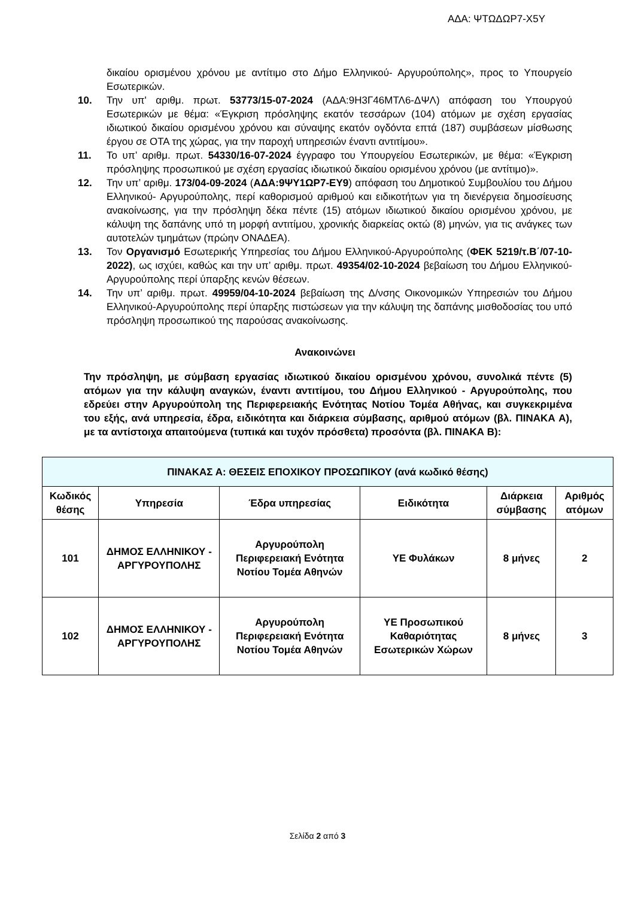ΑΔΑ: ΨΤΩΔΩΡ7-Χ5Υ
δικαίου ορισμένου χρόνου με αντίτιμο στο Δήμο Ελληνικού- Αργυρούπολης», προς το Υπουργείο Εσωτερικών.
10. Την υπ' αριθμ. πρωτ. 53773/15-07-2024 (ΑΔΑ:9Η3Γ46ΜΤΛ6-ΔΨΛ) απόφαση του Υπουργού Εσωτερικών με θέμα: «Έγκριση πρόσληψης εκατόν τεσσάρων (104) ατόμων με σχέση εργασίας ιδιωτικού δικαίου ορισμένου χρόνου και σύναψης εκατόν ογδόντα επτά (187) συμβάσεων μίσθωσης έργου σε ΟΤΑ της χώρας, για την παροχή υπηρεσιών έναντι αντιτίμου».
11. Το υπ’ αριθμ. πρωτ. 54330/16-07-2024 έγγραφο του Υπουργείου Εσωτερικών, με θέμα: «Έγκριση πρόσληψης προσωπικού με σχέση εργασίας ιδιωτικού δικαίου ορισμένου χρόνου (με αντίτιμο)».
12. Την υπ’ αριθμ. 173/04-09-2024 (ΑΔΑ:9ΨΥ1ΩΡ7-ΕΥ9) απόφαση του Δημοτικού Συμβουλίου του Δήμου Ελληνικού- Αργυρούπολης, περί καθορισμού αριθμού και ειδικοτήτων για τη διενέργεια δημοσίευσης ανακοίνωσης, για την πρόσληψη δέκα πέντε (15) ατόμων ιδιωτικού δικαίου ορισμένου χρόνου, με κάλυψη της δαπάνης υπό τη μορφή αντιτίμου, χρονικής διαρκείας οκτώ (8) μηνών, για τις ανάγκες των αυτοτελών τμημάτων (πρώην ΟΝΑΔΕΑ).
13. Τον Οργανισμό Εσωτερικής Υπηρεσίας του Δήμου Ελληνικού-Αργυρούπολης (ΦΕΚ 5219/τ.Β΄/07-10-2022), ως ισχύει, καθώς και την υπ’ αριθμ. πρωτ. 49354/02-10-2024 βεβαίωση του Δήμου Ελληνικού-Αργυρούπολης περί ύπαρξης κενών θέσεων.
14. Την υπ’ αριθμ. πρωτ. 49959/04-10-2024 βεβαίωση της Δ/νσης Οικονομικών Υπηρεσιών του Δήμου Ελληνικού-Αργυρούπολης περί ύπαρξης πιστώσεων για την κάλυψη της δαπάνης μισθοδοσίας του υπό πρόσληψη προσωπικού της παρούσας ανακοίνωσης.
Ανακοινώνει
Την πρόσληψη, με σύμβαση εργασίας ιδιωτικού δικαίου ορισμένου χρόνου, συνολικά πέντε (5) ατόμων για την κάλυψη αναγκών, έναντι αντιτίμου, του Δήμου Ελληνικού - Αργυρούπολης, που εδρεύει στην Αργυρούπολη της Περιφερειακής Ενότητας Νοτίου Τομέα Αθήνας, και συγκεκριμένα του εξής, ανά υπηρεσία, έδρα, ειδικότητα και διάρκεια σύμβασης, αριθμού ατόμων (βλ. ΠΙΝΑΚΑ Α), με τα αντίστοιχα απαιτούμενα (τυπικά και τυχόν πρόσθετα) προσόντα (βλ. ΠΙΝΑΚΑ Β):
| ΠΙΝΑΚΑΣ Α: ΘΕΣΕΙΣ ΕΠΟΧΙΚΟΥ ΠΡΟΣΩΠΙΚΟΥ (ανά κωδικό θέσης) | | | | | |
| --- | --- | --- | --- | --- | --- |
| Κωδικός θέσης | Υπηρεσία | Έδρα υπηρεσίας | Ειδικότητα | Διάρκεια σύμβασης | Αριθμός ατόμων |
| 101 | ΔΗΜΟΣ ΕΛΛΗΝΙΚΟΥ - ΑΡΓΥΡΟΥΠΟΛΗΣ | Αργυρούπολη Περιφερειακή Ενότητα Νοτίου Τομέα Αθηνών | ΥΕ Φυλάκων | 8 μήνες | 2 |
| 102 | ΔΗΜΟΣ ΕΛΛΗΝΙΚΟΥ - ΑΡΓΥΡΟΥΠΟΛΗΣ | Αργυρούπολη Περιφερειακή Ενότητα Νοτίου Τομέα Αθηνών | ΥΕ Προσωπικού Καθαριότητας Εσωτερικών Χώρων | 8 μήνες | 3 |
Σελίδα 2 από 3